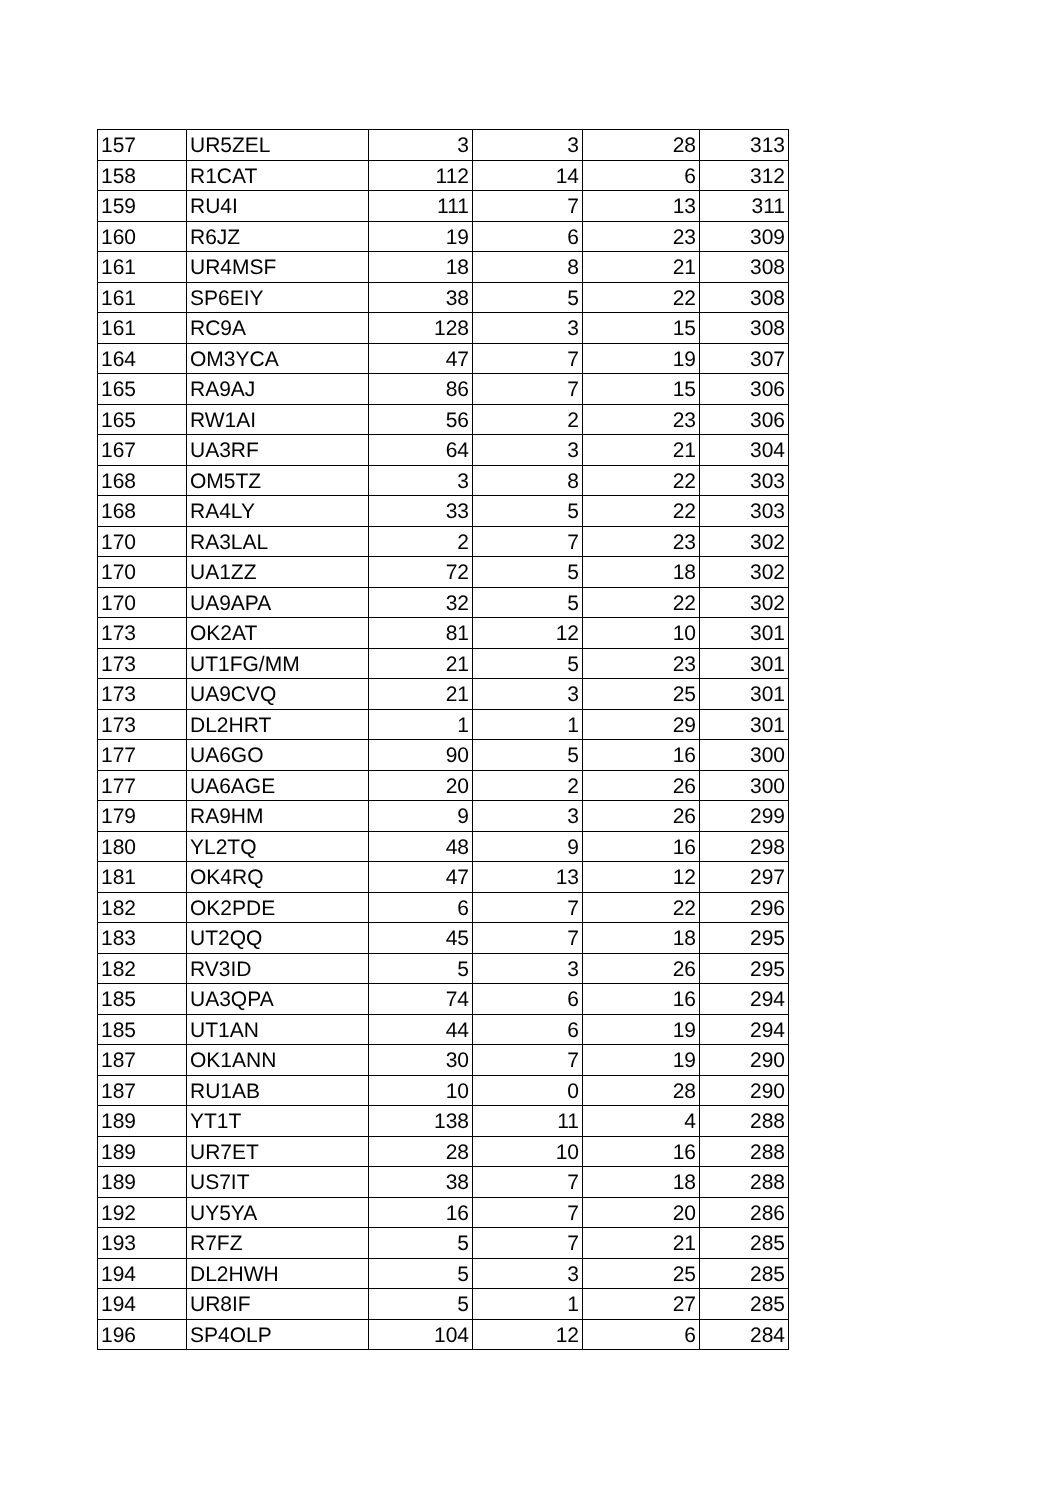| 157 | UR5ZEL | 3 | 3 | 28 | 313 |
| 158 | R1CAT | 112 | 14 | 6 | 312 |
| 159 | RU4I | 111 | 7 | 13 | 311 |
| 160 | R6JZ | 19 | 6 | 23 | 309 |
| 161 | UR4MSF | 18 | 8 | 21 | 308 |
| 161 | SP6EIY | 38 | 5 | 22 | 308 |
| 161 | RC9A | 128 | 3 | 15 | 308 |
| 164 | OM3YCA | 47 | 7 | 19 | 307 |
| 165 | RA9AJ | 86 | 7 | 15 | 306 |
| 165 | RW1AI | 56 | 2 | 23 | 306 |
| 167 | UA3RF | 64 | 3 | 21 | 304 |
| 168 | OM5TZ | 3 | 8 | 22 | 303 |
| 168 | RA4LY | 33 | 5 | 22 | 303 |
| 170 | RA3LAL | 2 | 7 | 23 | 302 |
| 170 | UA1ZZ | 72 | 5 | 18 | 302 |
| 170 | UA9APA | 32 | 5 | 22 | 302 |
| 173 | OK2AT | 81 | 12 | 10 | 301 |
| 173 | UT1FG/MM | 21 | 5 | 23 | 301 |
| 173 | UA9CVQ | 21 | 3 | 25 | 301 |
| 173 | DL2HRT | 1 | 1 | 29 | 301 |
| 177 | UA6GO | 90 | 5 | 16 | 300 |
| 177 | UA6AGE | 20 | 2 | 26 | 300 |
| 179 | RA9HM | 9 | 3 | 26 | 299 |
| 180 | YL2TQ | 48 | 9 | 16 | 298 |
| 181 | OK4RQ | 47 | 13 | 12 | 297 |
| 182 | OK2PDE | 6 | 7 | 22 | 296 |
| 183 | UT2QQ | 45 | 7 | 18 | 295 |
| 182 | RV3ID | 5 | 3 | 26 | 295 |
| 185 | UA3QPA | 74 | 6 | 16 | 294 |
| 185 | UT1AN | 44 | 6 | 19 | 294 |
| 187 | OK1ANN | 30 | 7 | 19 | 290 |
| 187 | RU1AB | 10 | 0 | 28 | 290 |
| 189 | YT1T | 138 | 11 | 4 | 288 |
| 189 | UR7ET | 28 | 10 | 16 | 288 |
| 189 | US7IT | 38 | 7 | 18 | 288 |
| 192 | UY5YA | 16 | 7 | 20 | 286 |
| 193 | R7FZ | 5 | 7 | 21 | 285 |
| 194 | DL2HWH | 5 | 3 | 25 | 285 |
| 194 | UR8IF | 5 | 1 | 27 | 285 |
| 196 | SP4OLP | 104 | 12 | 6 | 284 |